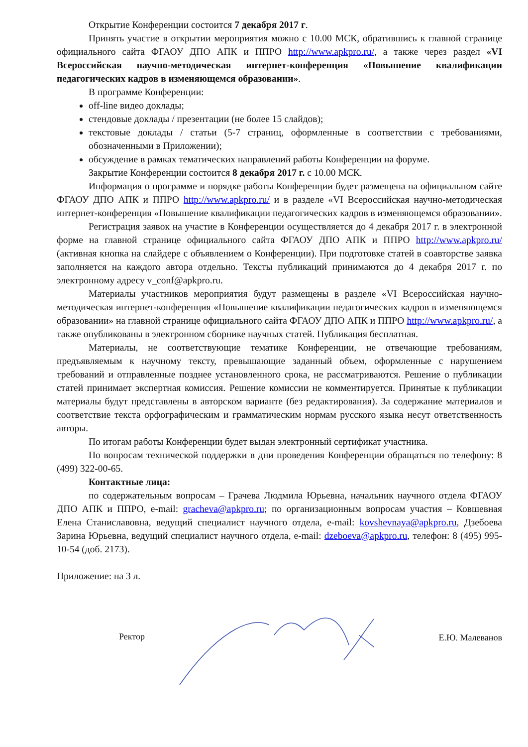Открытие Конференции состоится 7 декабря 2017 г.
Принять участие в открытии мероприятия можно с 10.00 МСК, обратившись к главной странице официального сайта ФГАОУ ДПО АПК и ППРО http://www.apkpro.ru/, а также через раздел «VI Всероссийская научно-методическая интернет-конференция «Повышение квалификации педагогических кадров в изменяющемся образовании».
В программе Конференции:
off-line видео доклады;
стендовые доклады / презентации (не более 15 слайдов);
текстовые доклады / статьи (5-7 страниц, оформленные в соответствии с требованиями, обозначенными в Приложении);
обсуждение в рамках тематических направлений работы Конференции на форуме.
Закрытие Конференции состоится 8 декабря 2017 г. с 10.00 МСК.
Информация о программе и порядке работы Конференции будет размещена на официальном сайте ФГАОУ ДПО АПК и ППРО http://www.apkpro.ru/ и в разделе «VI Всероссийская научно-методическая интернет-конференция «Повышение квалификации педагогических кадров в изменяющемся образовании».
Регистрация заявок на участие в Конференции осуществляется до 4 декабря 2017 г. в электронной форме на главной странице официального сайта ФГАОУ ДПО АПК и ППРО http://www.apkpro.ru/ (активная кнопка на слайдере с объявлением о Конференции). При подготовке статей в соавторстве заявка заполняется на каждого автора отдельно. Тексты публикаций принимаются до 4 декабря 2017 г. по электронному адресу v_conf@apkpro.ru.
Материалы участников мероприятия будут размещены в разделе «VI Всероссийская научно-методическая интернет-конференция «Повышение квалификации педагогических кадров в изменяющемся образовании» на главной странице официального сайта ФГАОУ ДПО АПК и ППРО http://www.apkpro.ru/, а также опубликованы в электронном сборнике научных статей. Публикация бесплатная.
Материалы, не соответствующие тематике Конференции, не отвечающие требованиям, предъявляемым к научному тексту, превышающие заданный объем, оформленные с нарушением требований и отправленные позднее установленного срока, не рассматриваются. Решение о публикации статей принимает экспертная комиссия. Решение комиссии не комментируется. Принятые к публикации материалы будут представлены в авторском варианте (без редактирования). За содержание материалов и соответствие текста орфографическим и грамматическим нормам русского языка несут ответственность авторы.
По итогам работы Конференции будет выдан электронный сертификат участника.
По вопросам технической поддержки в дни проведения Конференции обращаться по телефону: 8 (499) 322-00-65.
Контактные лица:
по содержательным вопросам – Грачева Людмила Юрьевна, начальник научного отдела ФГАОУ ДПО АПК и ППРО, e-mail: gracheva@apkpro.ru; по организационным вопросам участия – Ковшевная Елена Станиславовна, ведущий специалист научного отдела, e-mail: kovshevnaya@apkpro.ru, Дзебоева Зарина Юрьевна, ведущий специалист научного отдела, e-mail: dzeboeva@apkpro.ru, телефон: 8 (495) 995-10-54 (доб. 2173).
Приложение: на 3 л.
Ректор Е.Ю. Малеванов